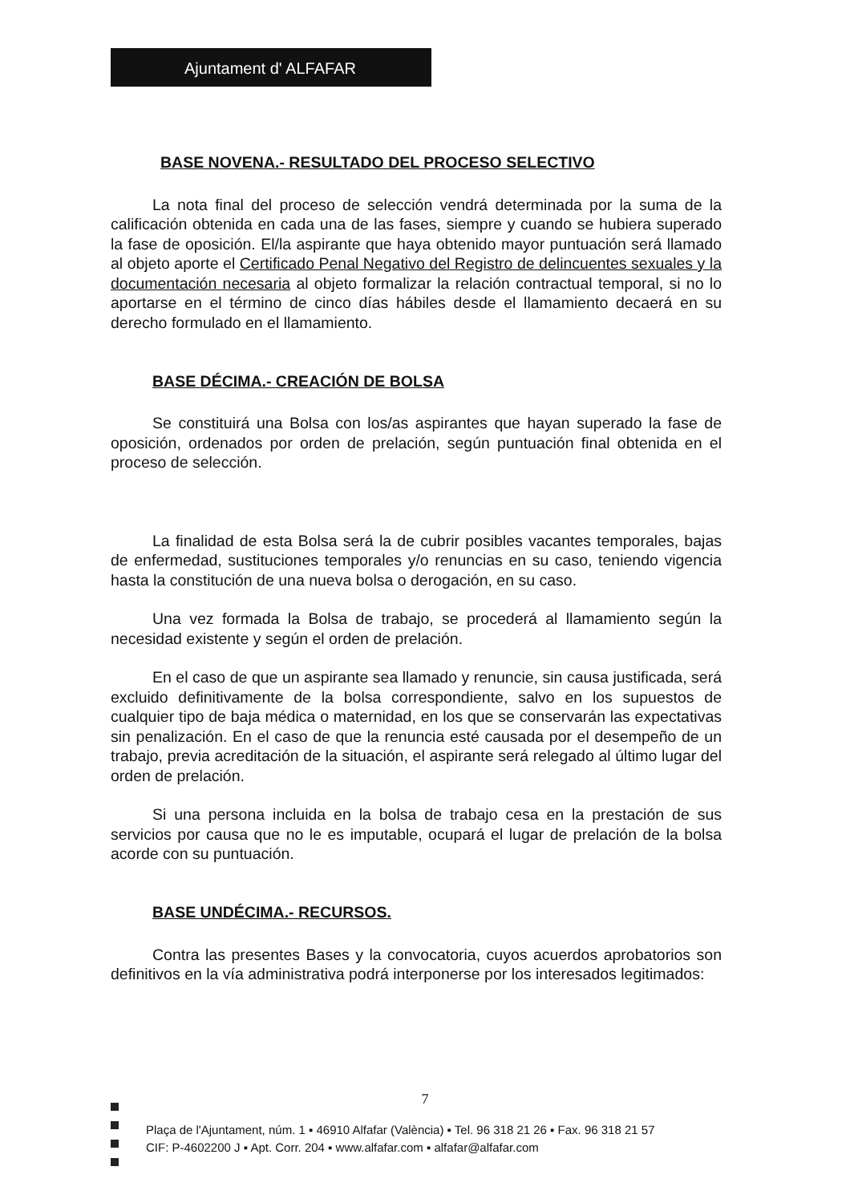Ajuntament d' ALFAFAR
BASE NOVENA.- RESULTADO DEL PROCESO SELECTIVO
La nota final del proceso de selección vendrá determinada por la suma de la calificación obtenida en cada una de las fases, siempre y cuando se hubiera superado la fase de oposición. El/la aspirante que haya obtenido mayor puntuación será llamado al objeto aporte el Certificado Penal Negativo del Registro de delincuentes sexuales y la documentación necesaria al objeto formalizar la relación contractual temporal, si no lo aportarse en el término de cinco días hábiles desde el llamamiento decaerá en su derecho formulado en el llamamiento.
BASE DÉCIMA.- CREACIÓN DE BOLSA
Se constituirá una Bolsa con los/as aspirantes que hayan superado la fase de oposición, ordenados por orden de prelación, según puntuación final obtenida en el proceso de selección.
La finalidad de esta Bolsa será la de cubrir posibles vacantes temporales, bajas de enfermedad, sustituciones temporales y/o renuncias en su caso, teniendo vigencia hasta la constitución de una nueva bolsa o derogación, en su caso.
Una vez formada la Bolsa de trabajo, se procederá al llamamiento según la necesidad existente y según el orden de prelación.
En el caso de que un aspirante sea llamado y renuncie, sin causa justificada, será excluido definitivamente de la bolsa correspondiente, salvo en los supuestos de cualquier tipo de baja médica o maternidad, en los que se conservarán las expectativas sin penalización. En el caso de que la renuncia esté causada por el desempeño de un trabajo, previa acreditación de la situación, el aspirante será relegado al último lugar del orden de prelación.
Si una persona incluida en la bolsa de trabajo cesa en la prestación de sus servicios por causa que no le es imputable, ocupará el lugar de prelación de la bolsa acorde con su puntuación.
BASE UNDÉCIMA.- RECURSOS.
Contra las presentes Bases y la convocatoria, cuyos acuerdos aprobatorios son definitivos en la vía administrativa podrá interponerse por los interesados legitimados:
7
Plaça de l'Ajuntament, núm. 1 ▪ 46910 Alfafar (València) ▪ Tel. 96 318 21 26 ▪ Fax. 96 318 21 57
CIF: P-4602200 J ▪ Apt. Corr. 204 ▪ www.alfafar.com ▪ alfafar@alfafar.com